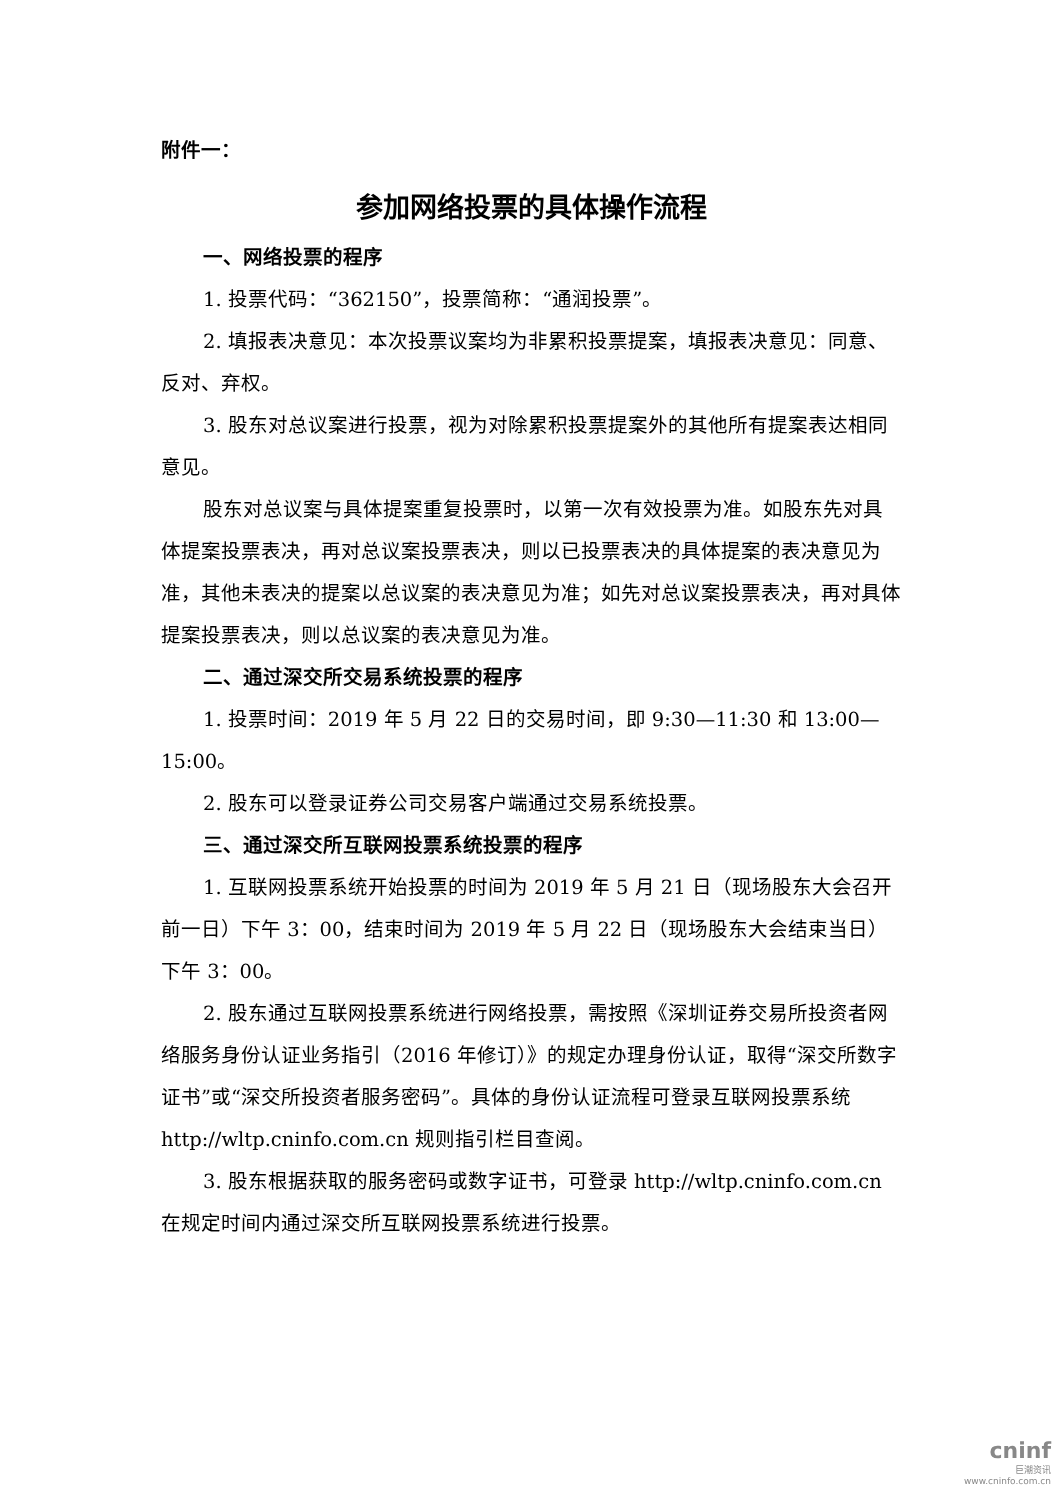附件一：
参加网络投票的具体操作流程
一、网络投票的程序
1. 投票代码：“362150”，投票简称：“通润投票”。
2. 填报表决意见：本次投票议案均为非累积投票提案，填报表决意见：同意、反对、弃权。
3. 股东对总议案进行投票，视为对除累积投票提案外的其他所有提案表达相同意见。
股东对总议案与具体提案重复投票时，以第一次有效投票为准。如股东先对具体提案投票表决，再对总议案投票表决，则以已投票表决的具体提案的表决意见为准，其他未表决的提案以总议案的表决意见为准；如先对总议案投票表决，再对具体提案投票表决，则以总议案的表决意见为准。
二、通过深交所交易系统投票的程序
1. 投票时间：2019 年 5 月 22 日的交易时间，即 9:30—11:30 和 13:00—15:00。
2. 股东可以登录证券公司交易客户端通过交易系统投票。
三、通过深交所互联网投票系统投票的程序
1. 互联网投票系统开始投票的时间为 2019 年 5 月 21 日（现场股东大会召开前一日）下午 3：00，结束时间为 2019 年 5 月 22 日（现场股东大会结束当日）下午 3：00。
2. 股东通过互联网投票系统进行网络投票，需按照《深圳证券交易所投资者网络服务身份认证业务指引（2016 年修订）》的规定办理身份认证，取得“深交所数字证书”或“深交所投资者服务密码”。具体的身份认证流程可登录互联网投票系统 http://wltp.cninfo.com.cn 规则指引栏目查阅。
3. 股东根据获取的服务密码或数字证书，可登录 http://wltp.cninfo.com.cn 在规定时间内通过深交所互联网投票系统进行投票。
cninf
巨潮资讯
www.cninfo.com.cn